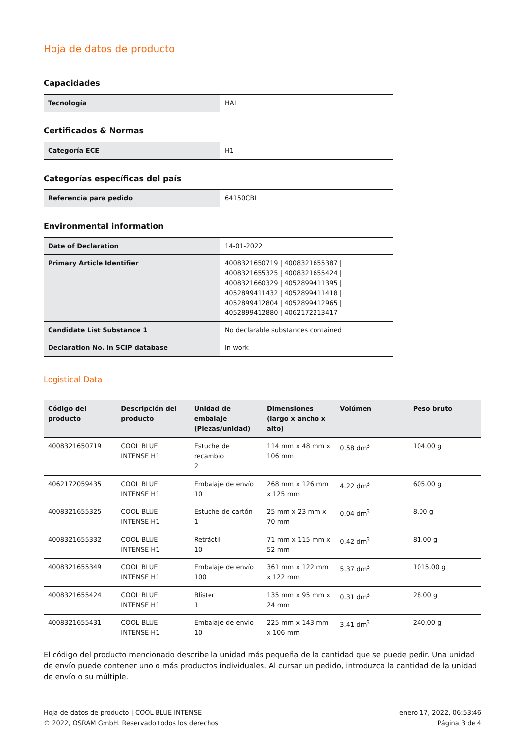Hoja de datos de producto
Capacidades
| Tecnología | HAL |
Certificados & Normas
| Categoría ECE | H1 |
Categorías específicas del país
| Referencia para pedido | 64150CBI |
Environmental information
| Date of Declaration | 14-01-2022 |
| Primary Article Identifier | 4008321650719 / 4008321655387 / 4008321655325 / 4008321655424 / 4008321660329 / 4052899411395 / 4052899411432 / 4052899411418 / 4052899412804 / 4052899412965 / 4052899412880 / 4062172213417 |
| Candidate List Substance 1 | No declarable substances contained |
| Declaration No. in SCIP database | In work |
Logistical Data
| Código del producto | Descripción del producto | Unidad de embalaje (Piezas/unidad) | Dimensiones (largo x ancho x alto) | Volúmen | Peso bruto |
| --- | --- | --- | --- | --- | --- |
| 4008321650719 | COOL BLUE INTENSE H1 | Estuche de recambio 2 | 114 mm x 48 mm x 106 mm | 0.58 dm<sup>3</sup> | 104.00 g |
| 4062172059435 | COOL BLUE INTENSE H1 | Embalaje de envío 10 | 268 mm x 126 mm x 125 mm | 4.22 dm<sup>3</sup> | 605.00 g |
| 4008321655325 | COOL BLUE INTENSE H1 | Estuche de cartón 1 | 25 mm x 23 mm x 70 mm | 0.04 dm<sup>3</sup> | 8.00 g |
| 4008321655332 | COOL BLUE INTENSE H1 | Retráctil 10 | 71 mm x 115 mm x 52 mm | 0.42 dm<sup>3</sup> | 81.00 g |
| 4008321655349 | COOL BLUE INTENSE H1 | Embalaje de envío 100 | 361 mm x 122 mm x 122 mm | 5.37 dm<sup>3</sup> | 1015.00 g |
| 4008321655424 | COOL BLUE INTENSE H1 | Blíster 1 | 135 mm x 95 mm x 24 mm | 0.31 dm<sup>3</sup> | 28.00 g |
| 4008321655431 | COOL BLUE INTENSE H1 | Embalaje de envío 10 | 225 mm x 143 mm x 106 mm | 3.41 dm<sup>3</sup> | 240.00 g |
El código del producto mencionado describe la unidad más pequeña de la cantidad que se puede pedir. Una unidad de envío puede contener uno o más productos individuales. Al cursar un pedido, introduzca la cantidad de la unidad de envío o su múltiple.
Hoja de datos de producto | COOL BLUE INTENSE
© 2022, OSRAM GmbH. Reservado todos los derechos
enero 17, 2022, 06:53:46
Página 3 de 4